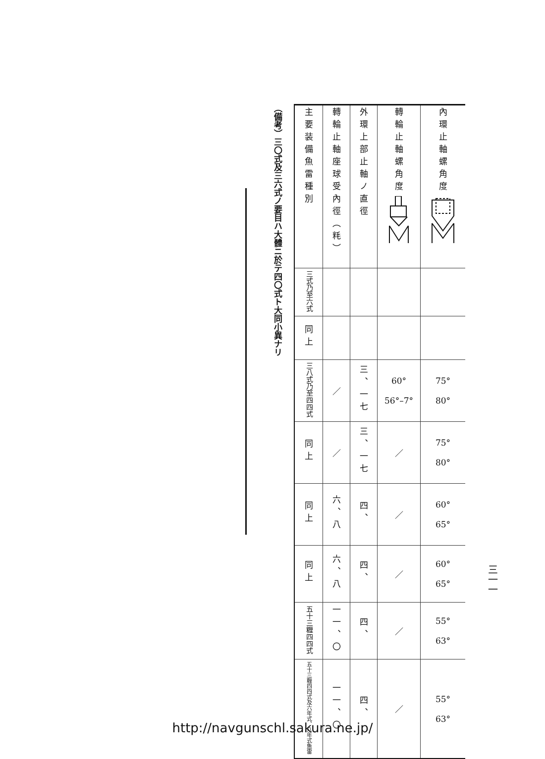三一一
| 主要装備魚雷種別 | 轉輪止軸座球受內徑（粍） | 外環上部止軸ノ直徑 | 轉輪止軸螺角度 | 內環止軸螺角度 |
| --- | --- | --- | --- | --- |
| 三式乃至六式 | | | | |
| 同上 | | | | |
| 三八式乃至四四式 | ／ | 三、一七 | 60° 56°–7° | 75° 80° |
| 同上 | ／ | 三、一七 | ／ | 75° 80° |
| 同上 | 六、八 | 四、 | ／ | 60° 65° |
| 同上 | 六、八 | 四、 | ／ | 60° 65° |
| 五十三糎四四式 | 一一、〇 | 四、 | ／ | 55° 63° |
| 五十三糎四四式及六年式、八年式魚雷 | 一一、〇 | 四、 | ／ | 55° 63° |
（備考）三〇式及三六式ノ要目ハ大體ニ於テ四〇式ト大同小異ナリ
http://navgunschl.sakura.ne.jp/